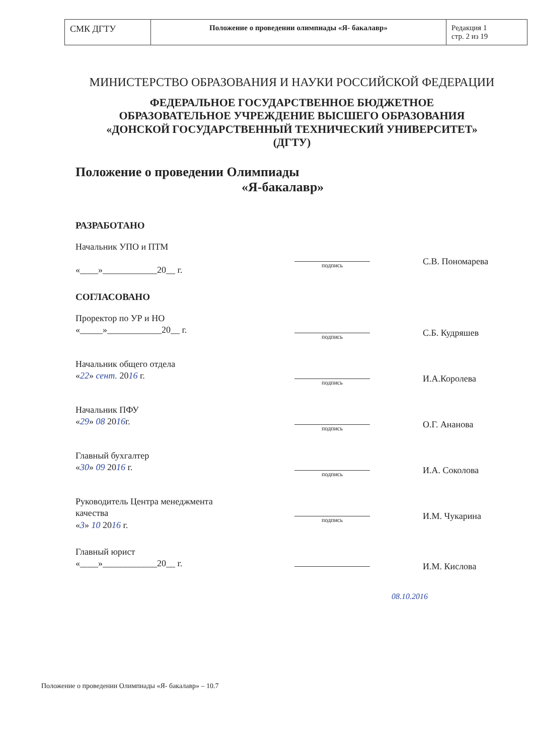| СМК ДГТУ | Положение о проведении олимпиады «Я- бакалавр» | Редакция 1 стр. 2 из 19 |
МИНИСТЕРСТВО ОБРАЗОВАНИЯ И НАУКИ РОССИЙСКОЙ ФЕДЕРАЦИИ
ФЕДЕРАЛЬНОЕ ГОСУДАРСТВЕННОЕ БЮДЖЕТНОЕ
ОБРАЗОВАТЕЛЬНОЕ УЧРЕЖДЕНИЕ ВЫСШЕГО ОБРАЗОВАНИЯ
«ДОНСКОЙ ГОСУДАРСТВЕННЫЙ ТЕХНИЧЕСКИЙ УНИВЕРСИТЕТ»
(ДГТУ)
Положение о проведении Олимпиады
«Я-бакалавр»
РАЗРАБОТАНО
Начальник УПО и ПТМ
«____»____________20__ г.
подпись
С.В. Пономарева
СОГЛАСОВАНО
Проректор по УР и НО
«_____»____________20__ г.
подпись
С.Б. Кудряшев
Начальник общего отдела
«22» сент. 2016 г.
подпись
И.А.Королева
Начальник ПФУ
«29» 08 2016г.
подпись
О.Г. Ананова
Главный бухгалтер
«30» 09 2016 г.
подпись
И.А. Соколова
Руководитель Центра менеджмента качества
«3» 10 2016 г.
подпись
И.М. Чукарина
Главный юрист
«____»____________20__ г.
И.М. Кислова
08.10.2016
Положение о проведении Олимпиады «Я- бакалавр» – 10.7